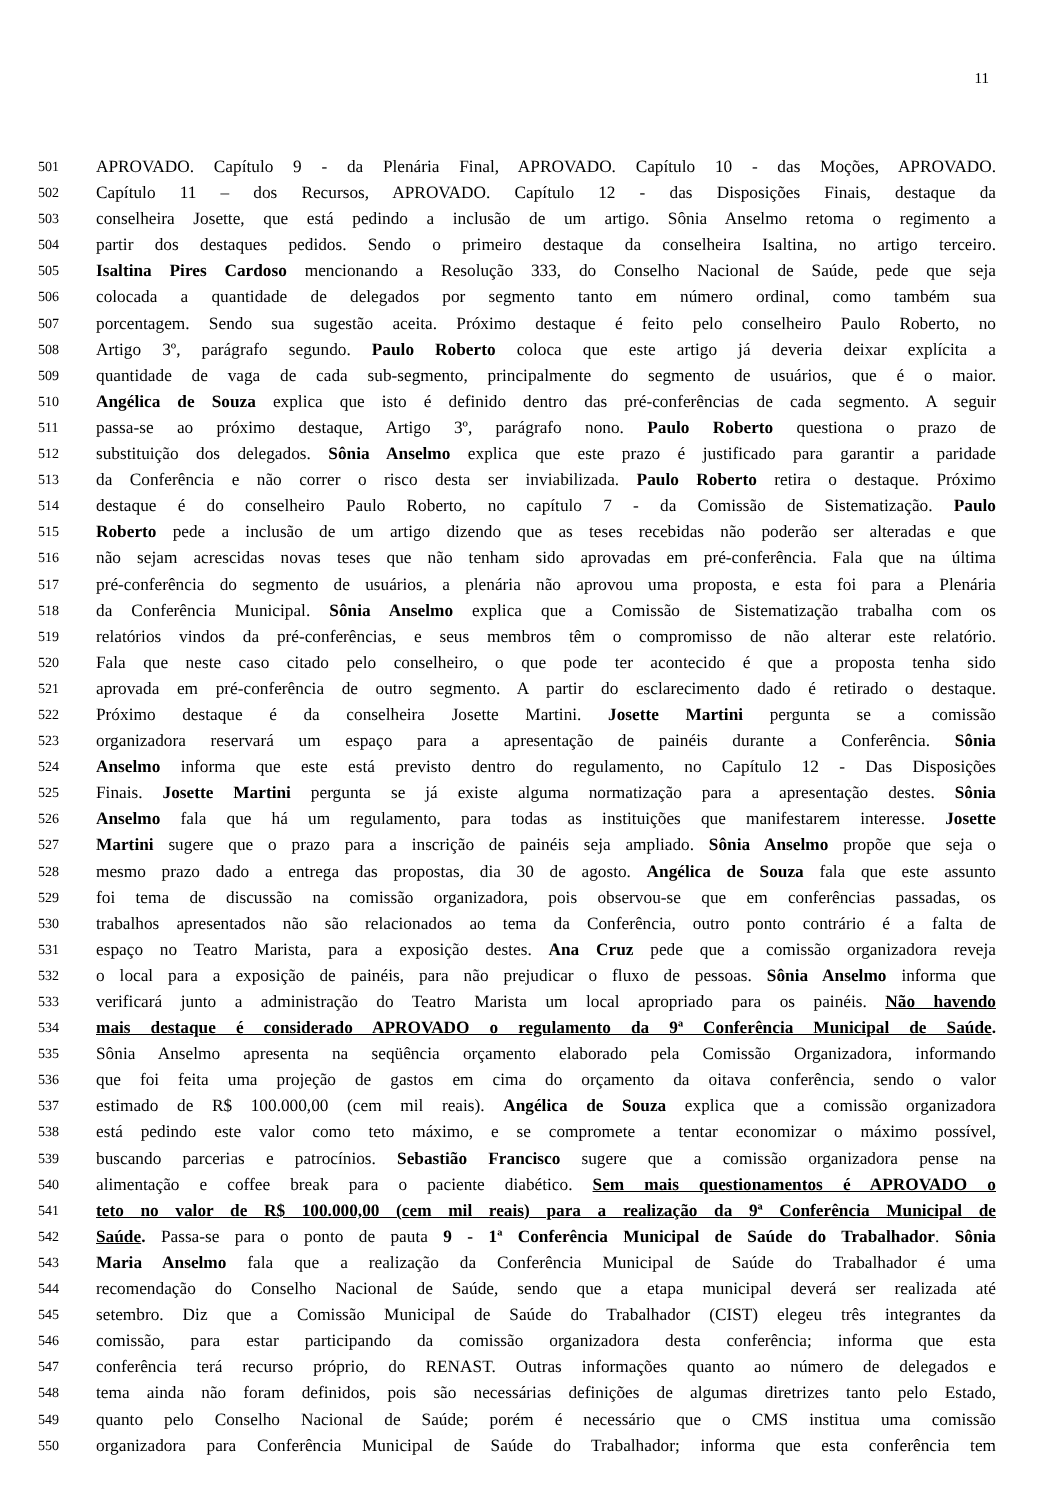11
501 APROVADO. Capítulo 9 - da Plenária Final, APROVADO. Capítulo 10 - das Moções, APROVADO.
502 Capítulo 11 – dos Recursos, APROVADO. Capítulo 12 - das Disposições Finais, destaque da
503 conselheira Josette, que está pedindo a inclusão de um artigo. Sônia Anselmo retoma o regimento a
504 partir dos destaques pedidos. Sendo o primeiro destaque da conselheira Isaltina, no artigo terceiro.
505 Isaltina Pires Cardoso mencionando a Resolução 333, do Conselho Nacional de Saúde, pede que seja
506 colocada a quantidade de delegados por segmento tanto em número ordinal, como também sua
507 porcentagem. Sendo sua sugestão aceita. Próximo destaque é feito pelo conselheiro Paulo Roberto, no
508 Artigo 3º, parágrafo segundo. Paulo Roberto coloca que este artigo já deveria deixar explícita a
509 quantidade de vaga de cada sub-segmento, principalmente do segmento de usuários, que é o maior.
510 Angélica de Souza explica que isto é definido dentro das pré-conferências de cada segmento. A seguir
511 passa-se ao próximo destaque, Artigo 3º, parágrafo nono. Paulo Roberto questiona o prazo de
512 substituição dos delegados. Sônia Anselmo explica que este prazo é justificado para garantir a paridade
513 da Conferência e não correr o risco desta ser inviabilizada. Paulo Roberto retira o destaque. Próximo
514 destaque é do conselheiro Paulo Roberto, no capítulo 7 - da Comissão de Sistematização. Paulo
515 Roberto pede a inclusão de um artigo dizendo que as teses recebidas não poderão ser alteradas e que
516 não sejam acrescidas novas teses que não tenham sido aprovadas em pré-conferência. Fala que na última
517 pré-conferência do segmento de usuários, a plenária não aprovou uma proposta, e esta foi para a Plenária
518 da Conferência Municipal. Sônia Anselmo explica que a Comissão de Sistematização trabalha com os
519 relatórios vindos da pré-conferências, e seus membros têm o compromisso de não alterar este relatório.
520 Fala que neste caso citado pelo conselheiro, o que pode ter acontecido é que a proposta tenha sido
521 aprovada em pré-conferência de outro segmento. A partir do esclarecimento dado é retirado o destaque.
522 Próximo destaque é da conselheira Josette Martini. Josette Martini pergunta se a comissão
523 organizadora reservará um espaço para a apresentação de painéis durante a Conferência. Sônia
524 Anselmo informa que este está previsto dentro do regulamento, no Capítulo 12 - Das Disposições
525 Finais. Josette Martini pergunta se já existe alguma normatização para a apresentação destes. Sônia
526 Anselmo fala que há um regulamento, para todas as instituições que manifestarem interesse. Josette
527 Martini sugere que o prazo para a inscrição de painéis seja ampliado. Sônia Anselmo propõe que seja o
528 mesmo prazo dado a entrega das propostas, dia 30 de agosto. Angélica de Souza fala que este assunto
529 foi tema de discussão na comissão organizadora, pois observou-se que em conferências passadas, os
530 trabalhos apresentados não são relacionados ao tema da Conferência, outro ponto contrário é a falta de
531 espaço no Teatro Marista, para a exposição destes. Ana Cruz pede que a comissão organizadora reveja
532 o local para a exposição de painéis, para não prejudicar o fluxo de pessoas. Sônia Anselmo informa que
533 verificará junto a administração do Teatro Marista um local apropriado para os painéis. Não havendo
534 mais destaque é considerado APROVADO o regulamento da 9ª Conferência Municipal de Saúde.
535 Sônia Anselmo apresenta na seqüência orçamento elaborado pela Comissão Organizadora, informando
536 que foi feita uma projeção de gastos em cima do orçamento da oitava conferência, sendo o valor
537 estimado de R$ 100.000,00 (cem mil reais). Angélica de Souza explica que a comissão organizadora
538 está pedindo este valor como teto máximo, e se compromete a tentar economizar o máximo possível,
539 buscando parcerias e patrocínios. Sebastião Francisco sugere que a comissão organizadora pense na
540 alimentação e coffee break para o paciente diabético. Sem mais questionamentos é APROVADO o
541 teto no valor de R$ 100.000,00 (cem mil reais) para a realização da 9ª Conferência Municipal de
542 Saúde. Passa-se para o ponto de pauta 9 - 1ª Conferência Municipal de Saúde do Trabalhador. Sônia
543 Maria Anselmo fala que a realização da Conferência Municipal de Saúde do Trabalhador é uma
544 recomendação do Conselho Nacional de Saúde, sendo que a etapa municipal deverá ser realizada até
545 setembro. Diz que a Comissão Municipal de Saúde do Trabalhador (CIST) elegeu três integrantes da
546 comissão, para estar participando da comissão organizadora desta conferência; informa que esta
547 conferência terá recurso próprio, do RENAST. Outras informações quanto ao número de delegados e
548 tema ainda não foram definidos, pois são necessárias definições de algumas diretrizes tanto pelo Estado,
549 quanto pelo Conselho Nacional de Saúde; porém é necessário que o CMS institua uma comissão
550 organizadora para Conferência Municipal de Saúde do Trabalhador; informa que esta conferência tem